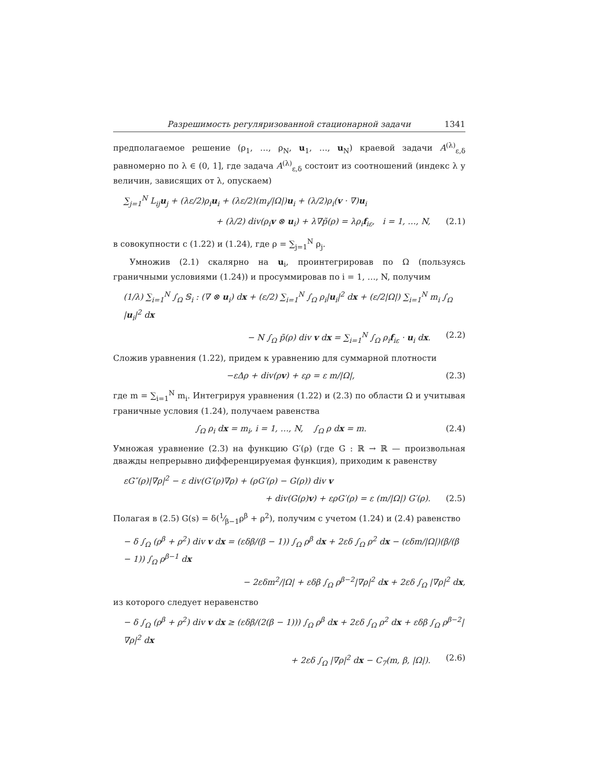Разрешимость регуляризованной стационарной задачи 1341
предполагаемое решение (ρ<sub>1</sub>, …, ρ<sub>N</sub>, u<sub>1</sub>, …, u<sub>N</sub>) краевой задачи A<sup>(λ)</sup><sub>ε,δ</sub> равномерно по λ ∈ (0, 1], где задача A<sup>(λ)</sup><sub>ε,δ</sub> состоит из соотношений (индекс λ у величин, зависящих от λ, опускаем)
∑<sub>j=1</sub><sup>N</sup> L<sub>ij</sub>u<sub>j</sub> + (λε/2)ρ<sub>i</sub>u<sub>i</sub> + (λε/2)(m<sub>i</sub>/|Ω|)u<sub>i</sub> + (λ/2)ρ<sub>i</sub>(v · ∇)u<sub>i</sub>
+ (λ/2) div(ρ<sub>i</sub>v ⊗ u<sub>i</sub>) + λ∇p̃(ρ) = λρ<sub>i</sub>f<sub>iε</sub>, i = 1, …, N, (2.1)
в совокупности с (1.22) и (1.24), где ρ = ∑<sub>j=1</sub><sup>N</sup> ρ<sub>j</sub>.
Умножив (2.1) скалярно на u<sub>i</sub>, проинтегрировав по Ω (пользуясь граничными условиями (1.24)) и просуммировав по i = 1, …, N, получим
(1/λ) ∑<sub>i=1</sub><sup>N</sup> ∫<sub>Ω</sub> 𝕊<sub>i</sub> : (∇ ⊗ u<sub>i</sub>) dx + (ε/2) ∑<sub>i=1</sub><sup>N</sup> ∫<sub>Ω</sub> ρ<sub>i</sub>|u<sub>i</sub>|<sup>2</sup> dx + (ε/2|Ω|) ∑<sub>i=1</sub><sup>N</sup> m<sub>i</sub> ∫<sub>Ω</sub> |u<sub>i</sub>|<sup>2</sup> dx
− N ∫<sub>Ω</sub> p̃(ρ) div v dx = ∑<sub>i=1</sub><sup>N</sup> ∫<sub>Ω</sub> ρ<sub>i</sub>f<sub>iε</sub> · u<sub>i</sub> dx. (2.2)
Сложив уравнения (1.22), придем к уравнению для суммарной плотности
−εΔρ + div(ρv) + ερ = ε m/|Ω|, (2.3)
где m = ∑<sub>i=1</sub><sup>N</sup> m<sub>i</sub>. Интегрируя уравнения (1.22) и (2.3) по области Ω и учитывая граничные условия (1.24), получаем равенства
∫<sub>Ω</sub> ρ<sub>i</sub> dx = m<sub>i</sub>, i = 1, …, N, ∫<sub>Ω</sub> ρ dx = m. (2.4)
Умножая уравнение (2.3) на функцию G′(ρ) (где G : ℝ → ℝ — произвольная дважды непрерывно дифференцируемая функция), приходим к равенству
εG″(ρ)|∇ρ|<sup>2</sup> − ε div(G′(ρ)∇ρ) + (ρG′(ρ) − G(ρ)) div v
+ div(G(ρ)v) + ερG′(ρ) = ε (m/|Ω|) G′(ρ). (2.5)
Полагая в (2.5) G(s) = δ(1⁄β−1ρ<sup>β</sup> + ρ<sup>2</sup>), получим с учетом (1.24) и (2.4) равенство
− δ ∫<sub>Ω</sub> (ρ<sup>β</sup> + ρ<sup>2</sup>) div v dx = (εδβ/(β − 1)) ∫<sub>Ω</sub> ρ<sup>β</sup> dx + 2εδ ∫<sub>Ω</sub> ρ<sup>2</sup> dx − (εδm/|Ω|)(β/(β − 1)) ∫<sub>Ω</sub> ρ<sup>β−1</sup> dx
− 2εδm<sup>2</sup>/|Ω| + εδβ ∫<sub>Ω</sub> ρ<sup>β−2</sup>|∇ρ|<sup>2</sup> dx + 2εδ ∫<sub>Ω</sub> |∇ρ|<sup>2</sup> dx,
из которого следует неравенство
− δ ∫<sub>Ω</sub> (ρ<sup>β</sup> + ρ<sup>2</sup>) div v dx ≥ (εδβ/(2(β − 1))) ∫<sub>Ω</sub> ρ<sup>β</sup> dx + 2εδ ∫<sub>Ω</sub> ρ<sup>2</sup> dx + εδβ ∫<sub>Ω</sub> ρ<sup>β−2</sup>|∇ρ|<sup>2</sup> dx
+ 2εδ ∫<sub>Ω</sub> |∇ρ|<sup>2</sup> dx − C<sub>7</sub>(m, β, |Ω|). (2.6)